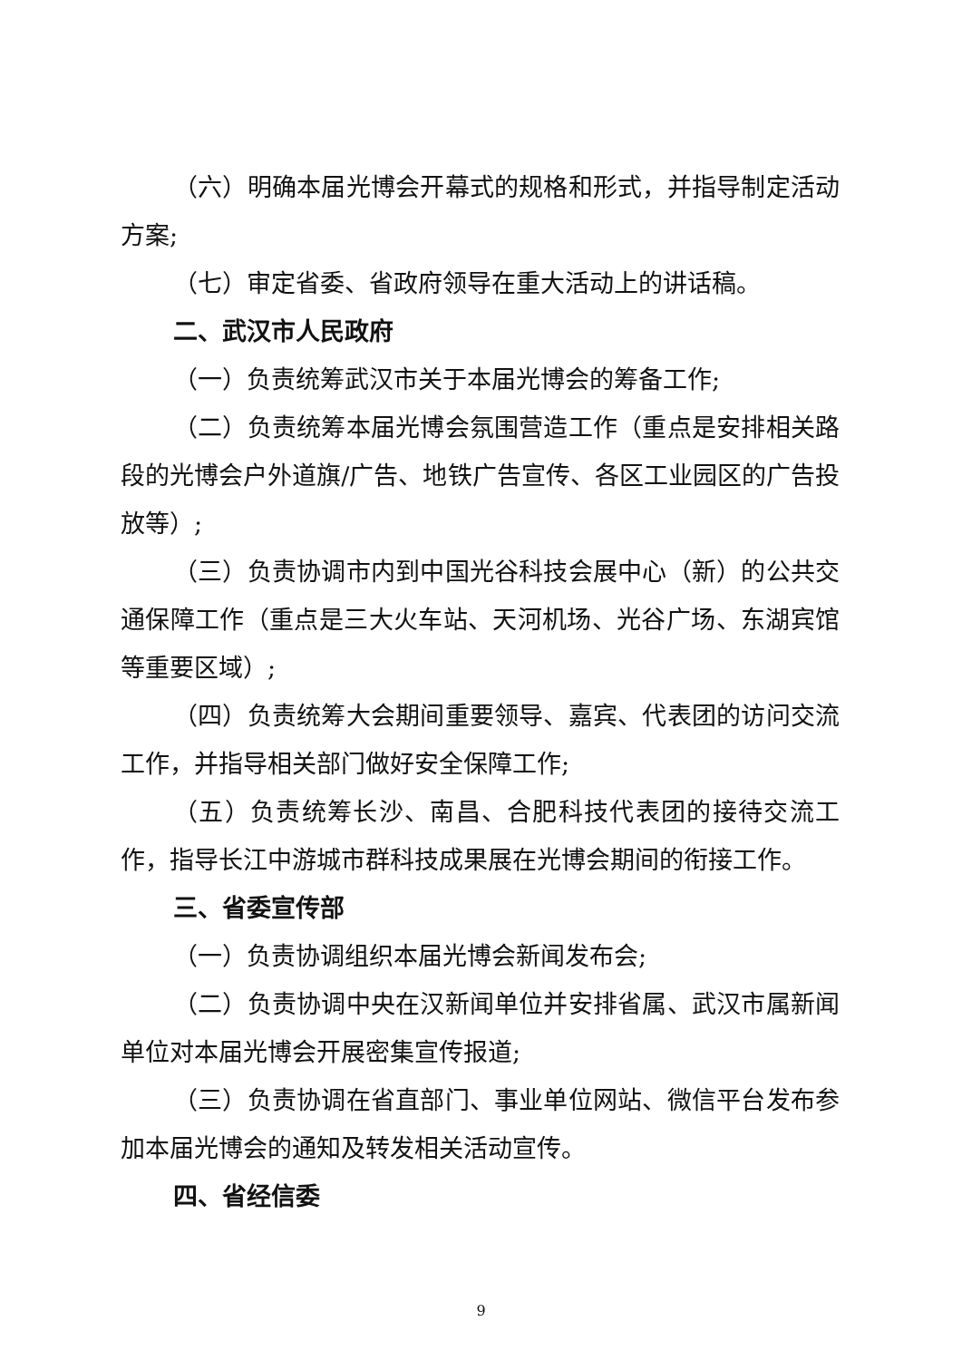（六）明确本届光博会开幕式的规格和形式，并指导制定活动方案;
（七）审定省委、省政府领导在重大活动上的讲话稿。
二、武汉市人民政府
（一）负责统筹武汉市关于本届光博会的筹备工作;
（二）负责统筹本届光博会氛围营造工作（重点是安排相关路段的光博会户外道旗/广告、地铁广告宣传、各区工业园区的广告投放等）;
（三）负责协调市内到中国光谷科技会展中心（新）的公共交通保障工作（重点是三大火车站、天河机场、光谷广场、东湖宾馆等重要区域）;
（四）负责统筹大会期间重要领导、嘉宾、代表团的访问交流工作，并指导相关部门做好安全保障工作;
（五）负责统筹长沙、南昌、合肥科技代表团的接待交流工作，指导长江中游城市群科技成果展在光博会期间的衔接工作。
三、省委宣传部
（一）负责协调组织本届光博会新闻发布会;
（二）负责协调中央在汉新闻单位并安排省属、武汉市属新闻单位对本届光博会开展密集宣传报道;
（三）负责协调在省直部门、事业单位网站、微信平台发布参加本届光博会的通知及转发相关活动宣传。
四、省经信委
9